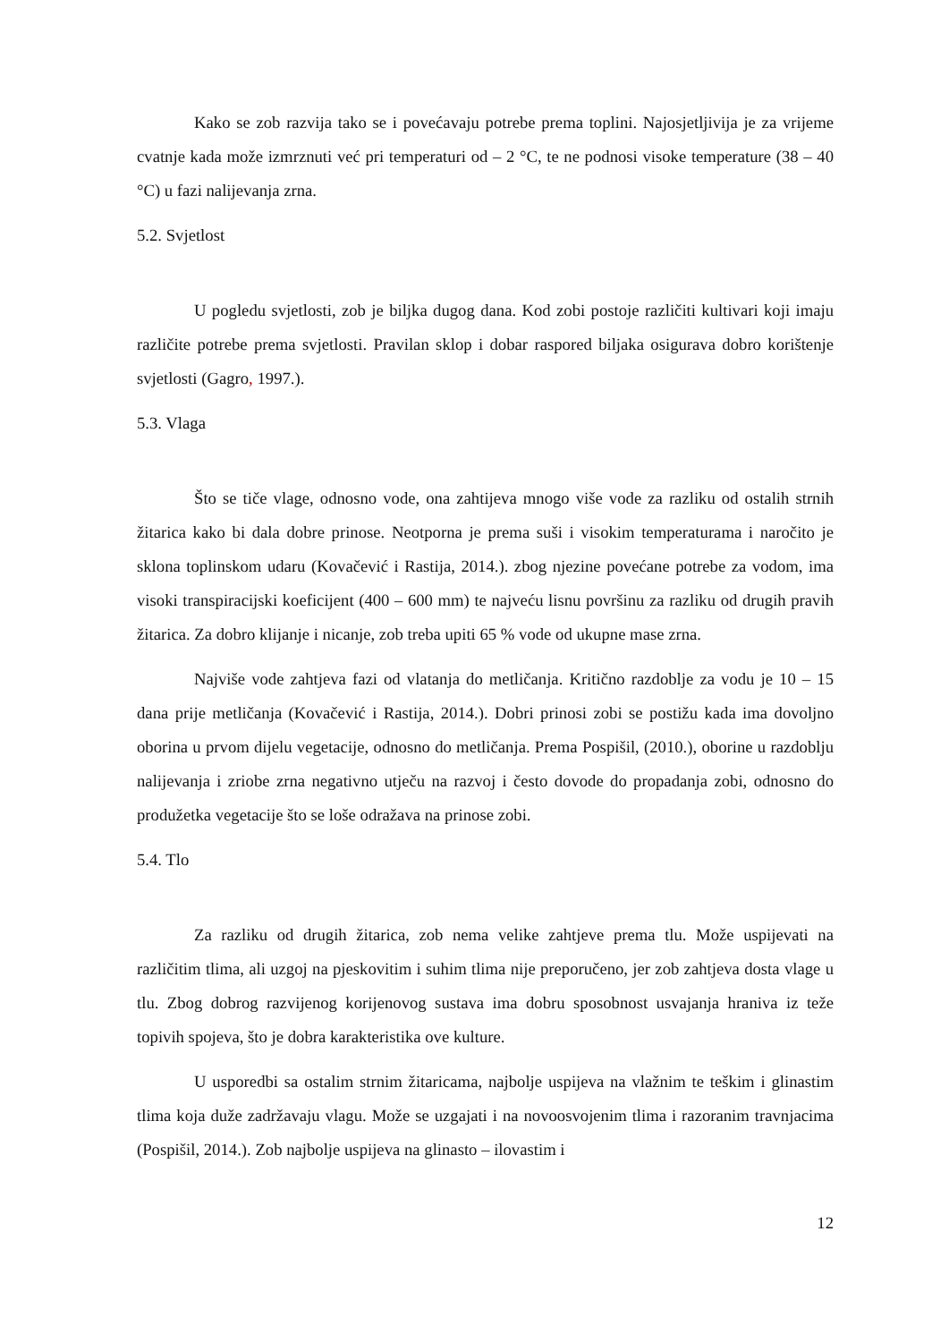Kako se zob razvija tako se i povećavaju potrebe prema toplini. Najosjetljivija je za vrijeme cvatnje kada može izmrznuti već pri temperaturi od – 2 °C, te ne podnosi visoke temperature (38 – 40 °C) u fazi nalijevanja zrna.
5.2. Svjetlost
U pogledu svjetlosti, zob je biljka dugog dana. Kod zobi postoje različiti kultivari koji imaju različite potrebe prema svjetlosti. Pravilan sklop i dobar raspored biljaka osigurava dobro korištenje svjetlosti (Gagro, 1997.).
5.3. Vlaga
Što se tiče vlage, odnosno vode, ona zahtijeva mnogo više vode za razliku od ostalih strnih žitarica kako bi dala dobre prinose. Neotporna je prema suši i visokim temperaturama i naročito je sklona toplinskom udaru (Kovačević i Rastija, 2014.). zbog njezine povećane potrebe za vodom, ima visoki transpiracijski koeficijent (400 – 600 mm) te najveću lisnu površinu za razliku od drugih pravih žitarica. Za dobro klijanje i nicanje, zob treba upiti 65 % vode od ukupne mase zrna.
Najviše vode zahtjeva fazi od vlatanja do metličanja. Kritično razdoblje za vodu je 10 – 15 dana prije metličanja (Kovačević i Rastija, 2014.). Dobri prinosi zobi se postižu kada ima dovoljno oborina u prvom dijelu vegetacije, odnosno do metličanja. Prema Pospišil, (2010.), oborine u razdoblju nalijevanja i zriobe zrna negativno utječu na razvoj i često dovode do propadanja zobi, odnosno do produžetka vegetacije što se loše odražava na prinose zobi.
5.4. Tlo
Za razliku od drugih žitarica, zob nema velike zahtjeve prema tlu. Može uspijevati na različitim tlima, ali uzgoj na pjeskovitim i suhim tlima nije preporučeno, jer zob zahtjeva dosta vlage u tlu. Zbog dobrog razvijenog korijenovog sustava ima dobru sposobnost usvajanja hraniva iz teže topivih spojeva, što je dobra karakteristika ove kulture.
U usporedbi sa ostalim strnim žitaricama, najbolje uspijeva na vlažnim te teškim i glinastim tlima koja duže zadržavaju vlagu. Može se uzgajati i na novoosvojenim tlima i razoranim travnjacima (Pospišil, 2014.). Zob najbolje uspijeva na glinasto – ilovastim i
12